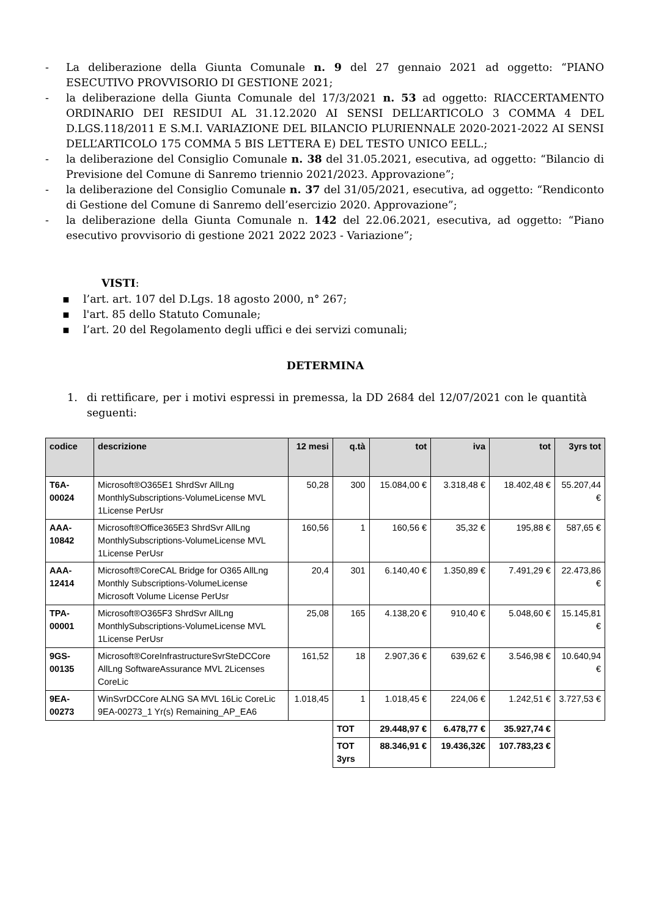- La deliberazione della Giunta Comunale n. 9 del 27 gennaio 2021 ad oggetto: “PIANO ESECUTIVO PROVVISORIO DI GESTIONE 2021;
- la deliberazione della Giunta Comunale del 17/3/2021 n. 53 ad oggetto: RIACCERTAMENTO ORDINARIO DEI RESIDUI AL 31.12.2020 AI SENSI DELL’ARTICOLO 3 COMMA 4 DEL D.LGS.118/2011 E S.M.I. VARIAZIONE DEL BILANCIO PLURIENNALE 2020-2021-2022 AI SENSI DELL’ARTICOLO 175 COMMA 5 BIS LETTERA E) DEL TESTO UNICO EELL.;
- la deliberazione del Consiglio Comunale n. 38 del 31.05.2021, esecutiva, ad oggetto: “Bilancio di Previsione del Comune di Sanremo triennio 2021/2023. Approvazione”;
- la deliberazione del Consiglio Comunale n. 37 del 31/05/2021, esecutiva, ad oggetto: “Rendiconto di Gestione del Comune di Sanremo dell’esercizio 2020. Approvazione”;
- la deliberazione della Giunta Comunale n. 142 del 22.06.2021, esecutiva, ad oggetto: “Piano esecutivo provvisorio di gestione 2021 2022 2023 - Variazione”;
VISTI:
▪ l’art. art. 107 del D.Lgs. 18 agosto 2000, n° 267;
▪ l'art. 85 dello Statuto Comunale;
▪ l’art. 20 del Regolamento degli uffici e dei servizi comunali;
DETERMINA
1. di rettificare, per i motivi espressi in premessa, la DD 2684 del 12/07/2021 con le quantità seguenti:
| codice | descrizione | 12 mesi | q.tà | tot | iva | tot | 3yrs tot |
| --- | --- | --- | --- | --- | --- | --- | --- |
| T6A- 00024 | Microsoft®O365E1 ShrdSvr AllLng MonthlySubscriptions-VolumeLicense MVL 1License PerUsr | 50,28 | 300 | 15.084,00 € | 3.318,48 € | 18.402,48 € | 55.207,44 € |
| AAA- 10842 | Microsoft®Office365E3 ShrdSvr AllLng MonthlySubscriptions-VolumeLicense MVL 1License PerUsr | 160,56 | 1 | 160,56 € | 35,32 € | 195,88 € | 587,65 € |
| AAA- 12414 | Microsoft®CoreCAL Bridge for O365 AllLng Monthly Subscriptions-VolumeLicense Microsoft Volume License PerUsr | 20,4 | 301 | 6.140,40 € | 1.350,89 € | 7.491,29 € | 22.473,86 € |
| TPA- 00001 | Microsoft®O365F3 ShrdSvr AllLng MonthlySubscriptions-VolumeLicense MVL 1License PerUsr | 25,08 | 165 | 4.138,20 € | 910,40 € | 5.048,60 € | 15.145,81 € |
| 9GS- 00135 | Microsoft®CoreInfrastructureSvrSteDCCore AllLng SoftwareAssurance MVL 2Licenses CoreLic | 161,52 | 18 | 2.907,36 € | 639,62 € | 3.546,98 € | 10.640,94 € |
| 9EA- 00273 | WinSvrDCCore ALNG SA MVL 16Lic CoreLic 9EA-00273_1 Yr(s) Remaining_AP_EA6 | 1.018,45 | 1 | 1.018,45 € | 224,06 € | 1.242,51 € | 3.727,53 € |
| | | | TOT | 29.448,97 € | 6.478,77 € | 35.927,74 € | |
| | | | TOT 3yrs | 88.346,91 € | 19.436,32€ | 107.783,23 € | |